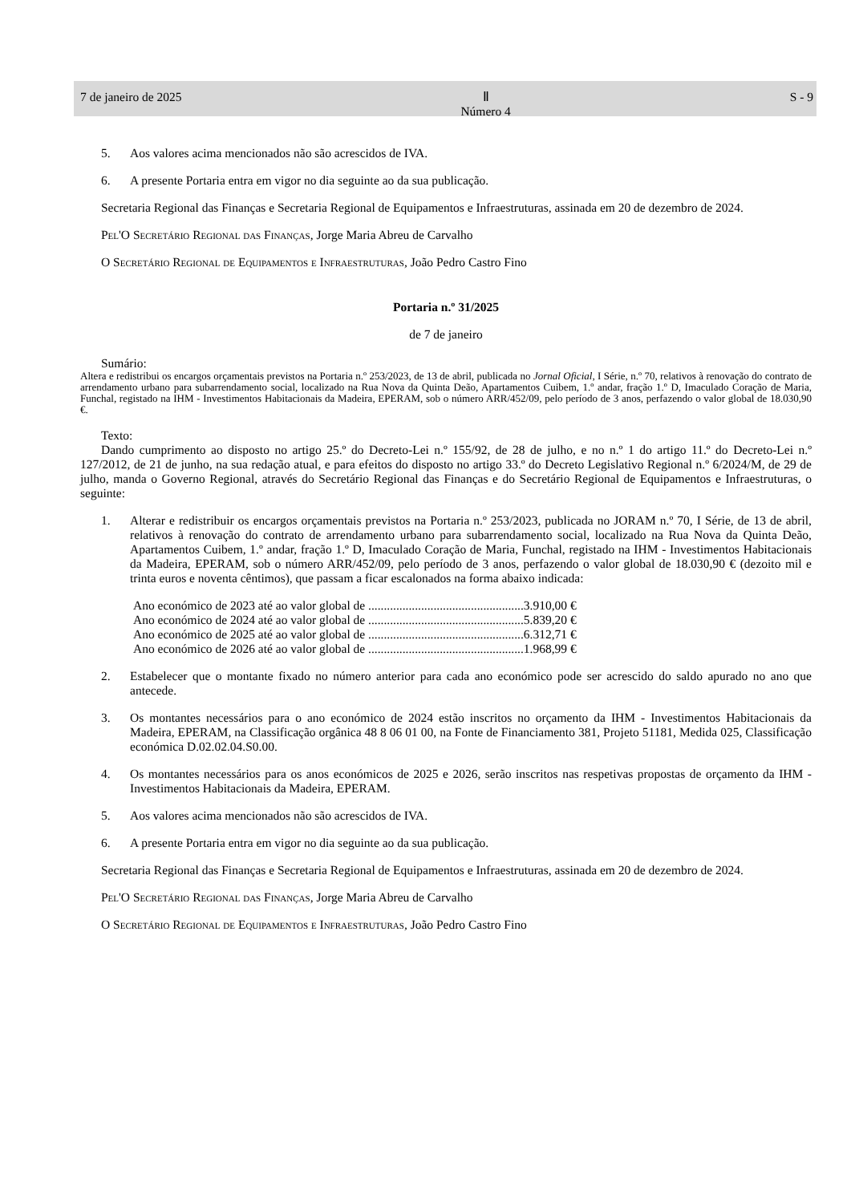7 de janeiro de 2025 Ⅱ
Número 4 S - 9
5. Aos valores acima mencionados não são acrescidos de IVA.
6. A presente Portaria entra em vigor no dia seguinte ao da sua publicação.
Secretaria Regional das Finanças e Secretaria Regional de Equipamentos e Infraestruturas, assinada em 20 de dezembro de 2024.
Pel'O Secretário Regional das Finanças, Jorge Maria Abreu de Carvalho
O Secretário Regional de Equipamentos e Infraestruturas, João Pedro Castro Fino
Portaria n.º 31/2025
de 7 de janeiro
Sumário:
Altera e redistribui os encargos orçamentais previstos na Portaria n.º 253/2023, de 13 de abril, publicada no Jornal Oficial, I Série, n.º 70, relativos à renovação do contrato de arrendamento urbano para subarrendamento social, localizado na Rua Nova da Quinta Deão, Apartamentos Cuibem, 1.º andar, fração 1.º D, Imaculado Coração de Maria, Funchal, registado na IHM - Investimentos Habitacionais da Madeira, EPERAM, sob o número ARR/452/09, pelo período de 3 anos, perfazendo o valor global de 18.030,90 €.
Texto:
Dando cumprimento ao disposto no artigo 25.º do Decreto-Lei n.º 155/92, de 28 de julho, e no n.º 1 do artigo 11.º do Decreto-Lei n.º 127/2012, de 21 de junho, na sua redação atual, e para efeitos do disposto no artigo 33.º do Decreto Legislativo Regional n.º 6/2024/M, de 29 de julho, manda o Governo Regional, através do Secretário Regional das Finanças e do Secretário Regional de Equipamentos e Infraestruturas, o seguinte:
1. Alterar e redistribuir os encargos orçamentais previstos na Portaria n.º 253/2023, publicada no JORAM n.º 70, I Série, de 13 de abril, relativos à renovação do contrato de arrendamento urbano para subarrendamento social, localizado na Rua Nova da Quinta Deão, Apartamentos Cuibem, 1.º andar, fração 1.º D, Imaculado Coração de Maria, Funchal, registado na IHM - Investimentos Habitacionais da Madeira, EPERAM, sob o número ARR/452/09, pelo período de 3 anos, perfazendo o valor global de 18.030,90 € (dezoito mil e trinta euros e noventa cêntimos), que passam a ficar escalonados na forma abaixo indicada:
Ano económico de 2023 até ao valor global de ..................................................3.910,00 €
Ano económico de 2024 até ao valor global de ..................................................5.839,20 €
Ano económico de 2025 até ao valor global de ..................................................6.312,71 €
Ano económico de 2026 até ao valor global de ..................................................1.968,99 €
2. Estabelecer que o montante fixado no número anterior para cada ano económico pode ser acrescido do saldo apurado no ano que antecede.
3. Os montantes necessários para o ano económico de 2024 estão inscritos no orçamento da IHM - Investimentos Habitacionais da Madeira, EPERAM, na Classificação orgânica 48 8 06 01 00, na Fonte de Financiamento 381, Projeto 51181, Medida 025, Classificação económica D.02.02.04.S0.00.
4. Os montantes necessários para os anos económicos de 2025 e 2026, serão inscritos nas respetivas propostas de orçamento da IHM - Investimentos Habitacionais da Madeira, EPERAM.
5. Aos valores acima mencionados não são acrescidos de IVA.
6. A presente Portaria entra em vigor no dia seguinte ao da sua publicação.
Secretaria Regional das Finanças e Secretaria Regional de Equipamentos e Infraestruturas, assinada em 20 de dezembro de 2024.
Pel'O Secretário Regional das Finanças, Jorge Maria Abreu de Carvalho
O Secretário Regional de Equipamentos e Infraestruturas, João Pedro Castro Fino